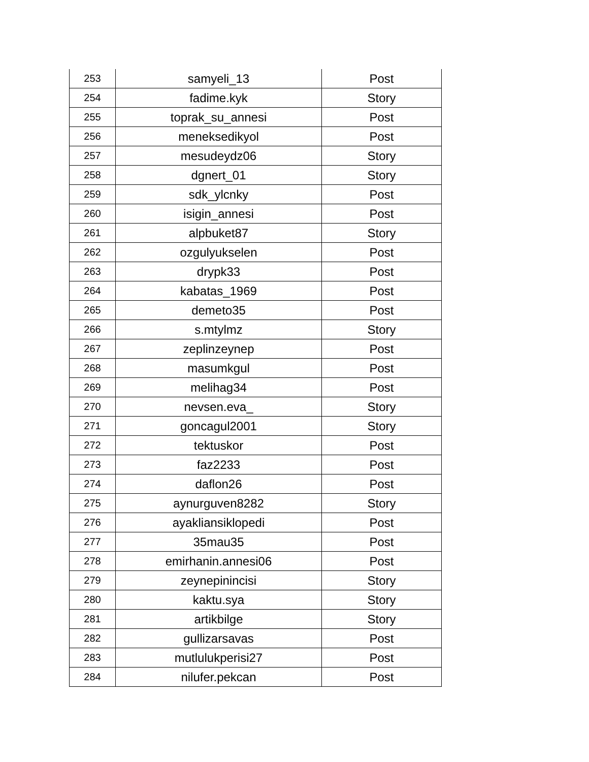| 253 | samyeli_13 | Post |
| 254 | fadime.kyk | Story |
| 255 | toprak_su_annesi | Post |
| 256 | meneksedikyol | Post |
| 257 | mesudeydz06 | Story |
| 258 | dgnert_01 | Story |
| 259 | sdk_ylcnky | Post |
| 260 | isigin_annesi | Post |
| 261 | alpbuket87 | Story |
| 262 | ozgulyukselen | Post |
| 263 | drypk33 | Post |
| 264 | kabatas_1969 | Post |
| 265 | demeto35 | Post |
| 266 | s.mtylmz | Story |
| 267 | zeplinzeynep | Post |
| 268 | masumkgul | Post |
| 269 | melihag34 | Post |
| 270 | nevsen.eva_ | Story |
| 271 | goncagul2001 | Story |
| 272 | tektuskor | Post |
| 273 | faz2233 | Post |
| 274 | daflon26 | Post |
| 275 | aynurguven8282 | Story |
| 276 | ayakliansiklopedi | Post |
| 277 | 35mau35 | Post |
| 278 | emirhanin.annesi06 | Post |
| 279 | zeynepinincisi | Story |
| 280 | kaktu.sya | Story |
| 281 | artikbilge | Story |
| 282 | gullizarsavas | Post |
| 283 | mutlulukperisi27 | Post |
| 284 | nilufer.pekcan | Post |